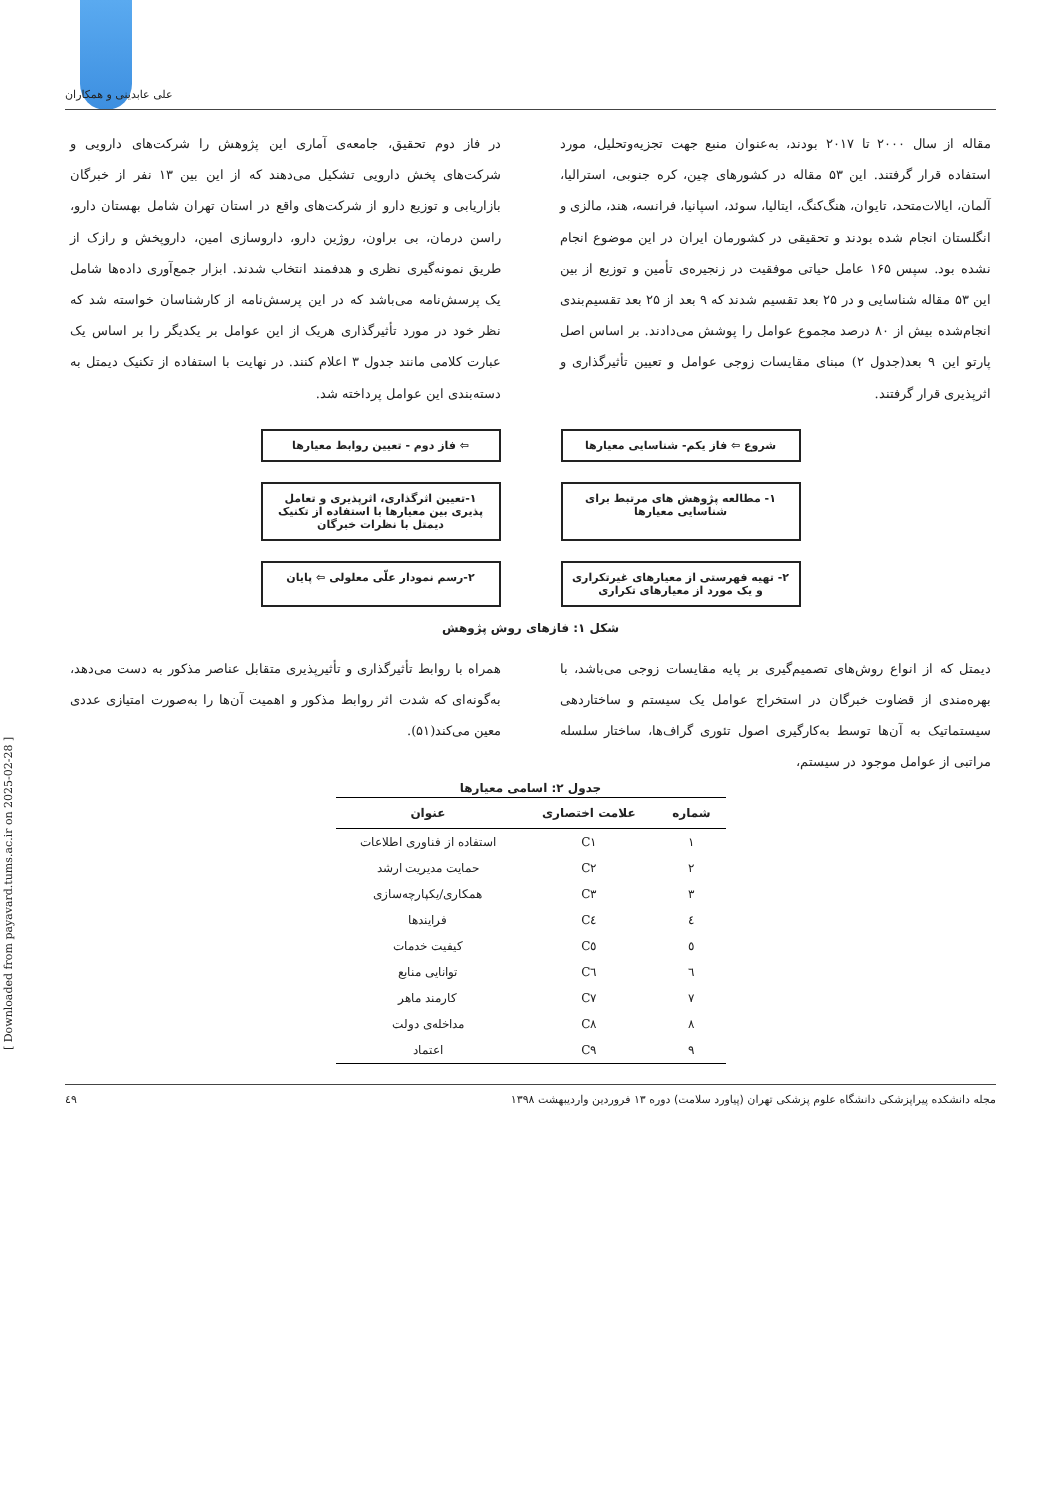علی عابدینی و همکاران
مقاله از سال ۲۰۰۰ تا ۲۰۱۷ بودند، به‌عنوان منبع جهت تجزیه‌وتحلیل، مورد استفاده قرار گرفتند. این ۵۳ مقاله در کشورهای چین، کره جنوبی، استرالیا، آلمان، ایالات‌متحد، تایوان، هنگ‌کنگ، ایتالیا، سوئد، اسپانیا، فرانسه، هند، مالزی و انگلستان انجام شده بودند و تحقیقی در کشورمان ایران در این موضوع انجام نشده بود. سپس ۱۶۵ عامل حیاتی موفقیت در زنجیره‌ی تأمین و توزیع از بین این ۵۳ مقاله شناسایی و در ۲۵ بعد تقسیم شدند که ۹ بعد از ۲۵ بعد تقسیم‌بندی انجام‌شده بیش از ۸۰ درصد مجموع عوامل را پوشش می‌دادند. بر اساس اصل پارتو این ۹ بعد(جدول ۲) مبنای مقایسات زوجی عوامل و تعیین تأثیرگذاری و اثرپذیری قرار گرفتند.
در فاز دوم تحقیق، جامعه‌ی آماری این پژوهش را شرکت‌های دارویی و شرکت‌های پخش دارویی تشکیل می‌دهند که از این بین ۱۳ نفر از خبرگان بازاریابی و توزیع دارو از شرکت‌های واقع در استان تهران شامل بهستان دارو، راسن درمان، بی براون، روژین دارو، داروسازی امین، داروپخش و رازک از طریق نمونه‌گیری نظری و هدفمند انتخاب شدند. ابزار جمع‌آوری داده‌ها شامل یک پرسش‌نامه می‌باشد که در این پرسش‌نامه از کارشناسان خواسته شد که نظر خود در مورد تأثیرگذاری هریک از این عوامل بر یکدیگر را بر اساس یک عبارت کلامی مانند جدول ۳ اعلام کنند. در نهایت با استفاده از تکنیک دیمتل به دسته‌بندی این عوامل پرداخته شد.
شروع ⇦ فاز یکم- شناسایی معیارها
⇦ فاز دوم - تعیین روابط معیارها
۱- مطالعه پژوهش های مرتبط برای شناسایی معیارها
۱-تعیین اثرگذاری، اثرپذیری و تعامل پذیری بین معیارها با استفاده از تکنیک دیمتل با نظرات خبرگان
۲- تهیه فهرستی از معیارهای غیرتکراری و یک مورد از معیارهای تکراری
۲-رسم نمودار علّی معلولی ⇦ پایان
شکل ۱: فازهای روش پژوهش
دیمتل که از انواع روش‌های تصمیم‌گیری بر پایه مقایسات زوجی می‌باشد، با بهره‌مندی از قضاوت خبرگان در استخراج عوامل یک سیستم و ساختاردهی سیستماتیک به آن‌ها توسط به‌کارگیری اصول تئوری گراف‌ها، ساختار سلسله مراتبی از عوامل موجود در سیستم،
همراه با روابط تأثیرگذاری و تأثیرپذیری متقابل عناصر مذکور به دست می‌دهد، به‌گونه‌ای که شدت اثر روابط مذکور و اهمیت آن‌ها را به‌صورت امتیازی عددی معین می‌کند(۵۱).
جدول ۲: اسامی معیارها
| شماره | علامت اختصاری | عنوان |
| --- | --- | --- |
| ۱ | C۱ | استفاده از فناوری اطلاعات |
| ۲ | C۲ | حمایت مدیریت ارشد |
| ۳ | C۳ | همکاری/یکپارچه‌سازی |
| ٤ | C٤ | فرایندها |
| ٥ | C٥ | کیفیت خدمات |
| ٦ | C٦ | توانایی منابع |
| ۷ | C۷ | کارمند ماهر |
| ۸ | C۸ | مداخله‌ی دولت |
| ۹ | C۹ | اعتماد |
[ Downloaded from payavard.tums.ac.ir on 2025-02-28 ]
مجله دانشکده پیراپزشکی دانشگاه علوم پزشکی تهران (پیاورد سلامت) دوره ۱۳ فروردین واردیبهشت ۱۳۹۸ ٤۹